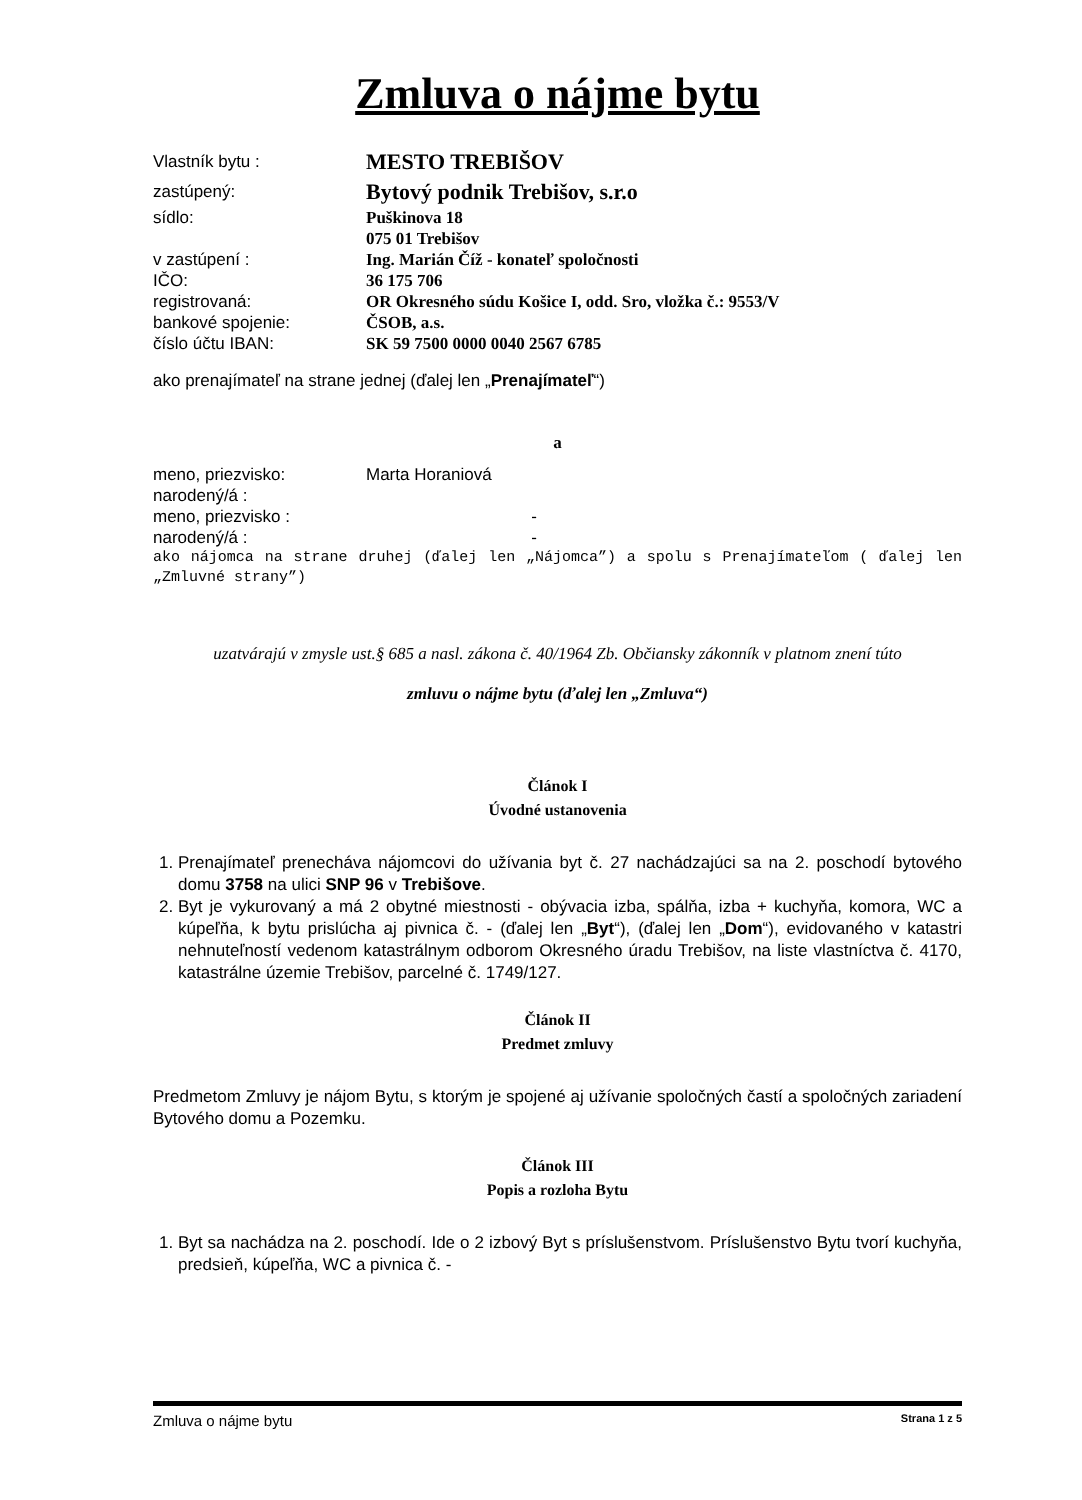Zmluva o nájme bytu
Vlastník bytu : MESTO TREBIŠOV
zastúpený: Bytový podnik Trebišov, s.r.o
sídlo: Puškinova 18
075 01 Trebišov
v zastúpení : Ing. Marián Číž - konateľ spoločnosti
IČO: 36 175 706
registrovaná: OR Okresného súdu Košice I, odd. Sro, vložka č.: 9553/V
bankové spojenie: ČSOB, a.s.
číslo účtu IBAN: SK 59 7500 0000 0040 2567 6785
ako prenajímateľ na strane jednej (ďalej len „Prenajímateľ“)
a
meno, priezvisko: Marta Horaniová
narodený/á :
meno, priezvisko : -
narodený/á : -
ako nájomca na strane druhej (ďalej len „Nájomca”) a spolu s Prenajímateľom ( ďalej len „Zmluvné strany”)
uzatvárajú v zmysle ust.§ 685 a nasl. zákona č. 40/1964 Zb. Občiansky zákonník v platnom znení túto
zmluvu o nájme bytu (ďalej len „Zmluva“)
Článok I
Úvodné ustanovenia
1. Prenajímateľ prenecháva nájomcovi do užívania byt č. 27 nachádzajúci sa na 2. poschodí bytového domu 3758 na ulici SNP 96 v Trebišove.
2. Byt je vykurovaný a má 2 obytné miestnosti - obývacia izba, spálňa, izba + kuchyňa, komora, WC a kúpeľňa, k bytu prislúcha aj pivnica č. - (ďalej len „Byt“), (ďalej len „Dom“), evidovaného v katastri nehnuteľností vedenom katastrálnym odborom Okresného úradu Trebišov, na liste vlastníctva č. 4170, katastrálne územie Trebišov, parcelné č. 1749/127.
Článok II
Predmet zmluvy
Predmetom Zmluvy je nájom Bytu, s ktorým je spojené aj užívanie spoločných častí a spoločných zariadení Bytového domu a Pozemku.
Článok III
Popis a rozloha Bytu
1. Byt sa nachádza na 2. poschodí. Ide o 2 izbový Byt s príslušenstvom. Príslušenstvo Bytu tvorí kuchyňa, predsieň, kúpeľňa, WC a pivnica č. -
Zmluva o nájme bytu Strana 1 z 5